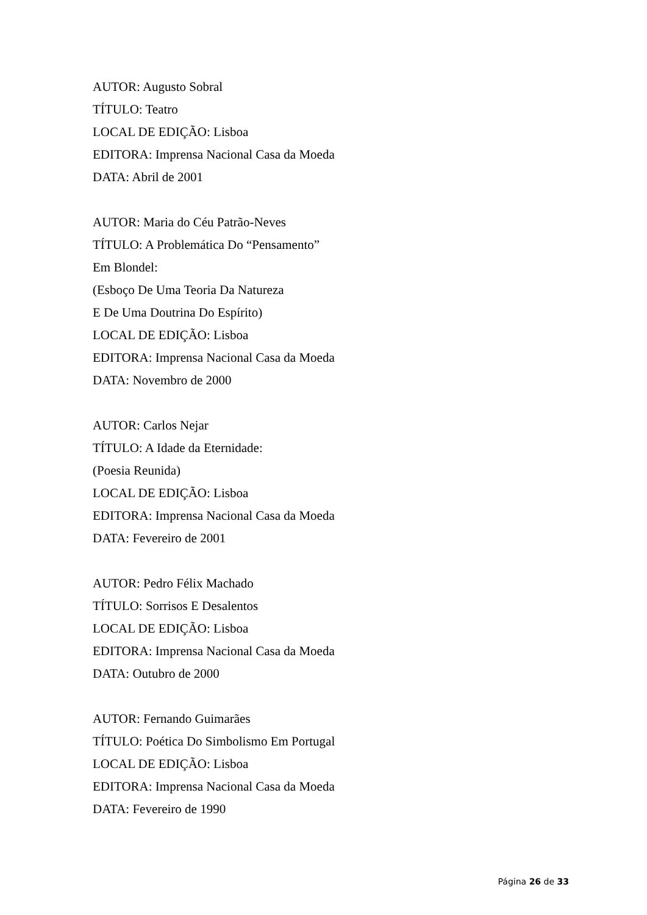AUTOR: Augusto Sobral
TÍTULO: Teatro
LOCAL DE EDIÇÃO: Lisboa
EDITORA: Imprensa Nacional Casa da Moeda
DATA: Abril de 2001
AUTOR: Maria do Céu Patrão-Neves
TÍTULO: A Problemática Do “Pensamento”
Em Blondel:
(Esboço De Uma Teoria Da Natureza
E De Uma Doutrina Do Espírito)
LOCAL DE EDIÇÃO: Lisboa
EDITORA: Imprensa Nacional Casa da Moeda
DATA: Novembro de 2000
AUTOR: Carlos Nejar
TÍTULO: A Idade da Eternidade:
(Poesia Reunida)
LOCAL DE EDIÇÃO: Lisboa
EDITORA: Imprensa Nacional Casa da Moeda
DATA: Fevereiro de 2001
AUTOR: Pedro Félix Machado
TÍTULO: Sorrisos E Desalentos
LOCAL DE EDIÇÃO: Lisboa
EDITORA: Imprensa Nacional Casa da Moeda
DATA: Outubro de 2000
AUTOR: Fernando Guimarães
TÍTULO: Poética Do Simbolismo Em Portugal
LOCAL DE EDIÇÃO: Lisboa
EDITORA: Imprensa Nacional Casa da Moeda
DATA: Fevereiro de 1990
Página 26 de 33